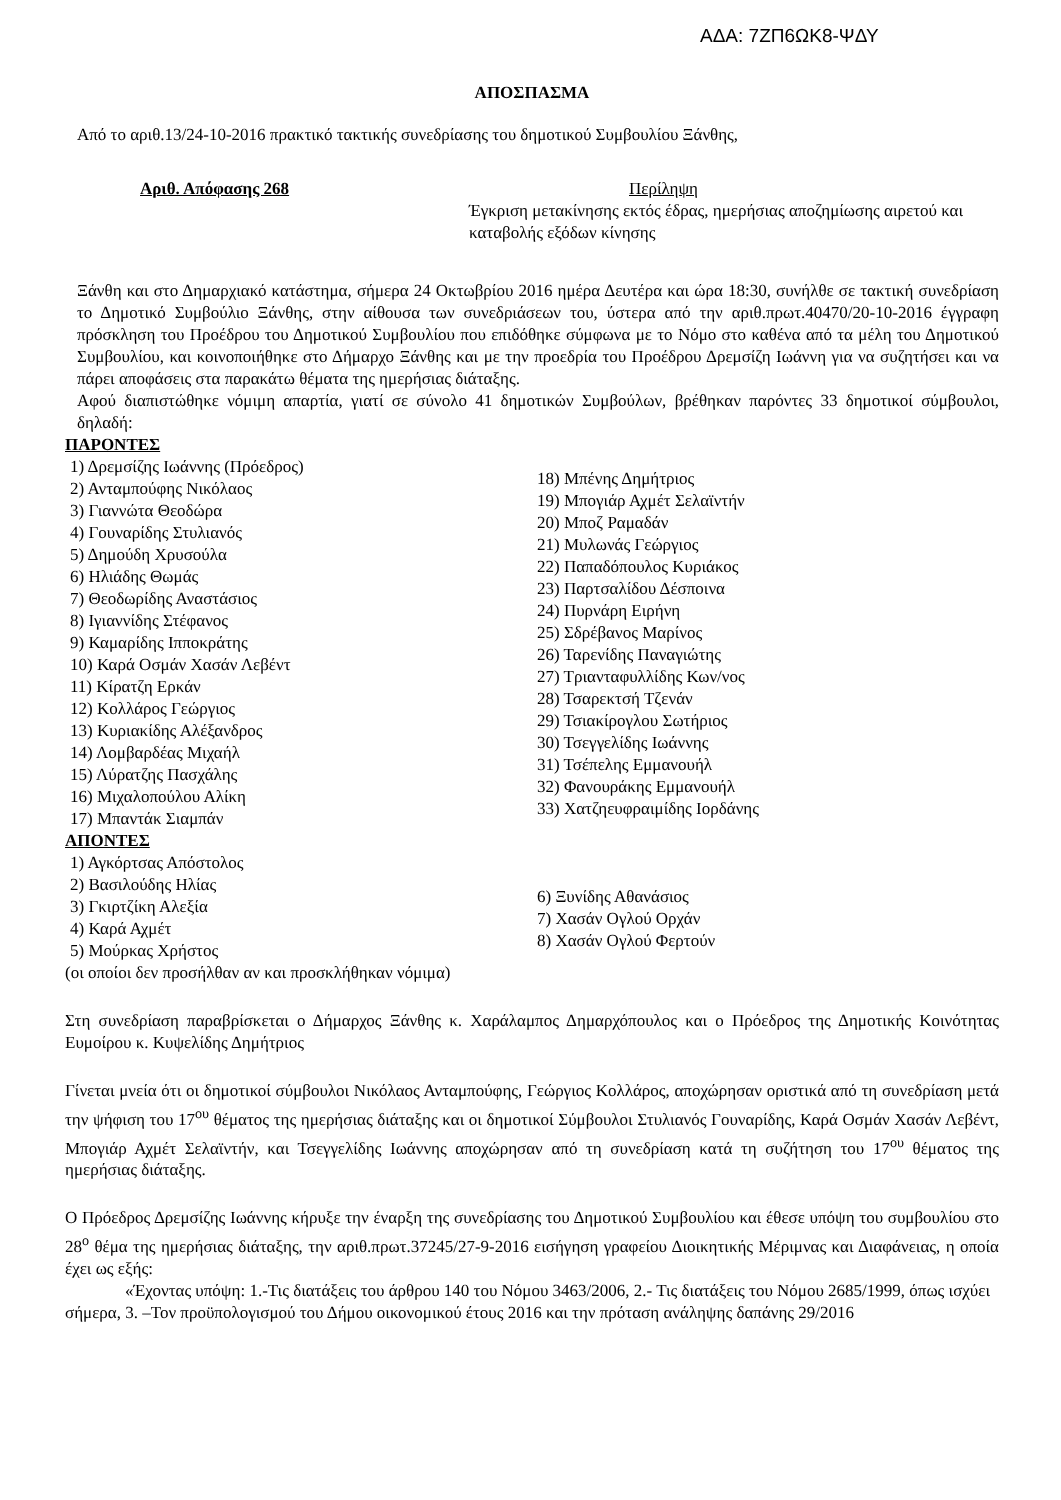ΑΔΑ: 7ΖΠ6ΩΚ8-ΨΔΥ
ΑΠΟΣΠΑΣΜΑ
Από το αριθ.13/24-10-2016 πρακτικό τακτικής συνεδρίασης του δημοτικού Συμβουλίου Ξάνθης,
Αριθ. Απόφασης 268 Περίληψη
Έγκριση μετακίνησης εκτός έδρας, ημερήσιας αποζημίωσης αιρετού και καταβολής εξόδων κίνησης
Ξάνθη και στο Δημαρχιακό κατάστημα, σήμερα 24 Οκτωβρίου 2016 ημέρα Δευτέρα και ώρα 18:30, συνήλθε σε τακτική συνεδρίαση το Δημοτικό Συμβούλιο Ξάνθης, στην αίθουσα των συνεδριάσεων του, ύστερα από την αριθ.πρωτ.40470/20-10-2016 έγγραφη πρόσκληση του Προέδρου του Δημοτικού Συμβουλίου που επιδόθηκε σύμφωνα με το Νόμο στο καθένα από τα μέλη του Δημοτικού Συμβουλίου, και κοινοποιήθηκε στο Δήμαρχο Ξάνθης και με την προεδρία του Προέδρου Δρεμσίζη Ιωάννη για να συζητήσει και να πάρει αποφάσεις στα παρακάτω θέματα της ημερήσιας διάταξης.
Αφού διαπιστώθηκε νόμιμη απαρτία, γιατί σε σύνολο 41 δημοτικών Συμβούλων, βρέθηκαν παρόντες 33 δημοτικοί σύμβουλοι, δηλαδή:
ΠΑΡΟΝΤΕΣ
1) Δρεμσίζης Ιωάννης (Πρόεδρος)
2) Ανταμπούφης Νικόλαος
3) Γιαννώτα Θεοδώρα
4) Γουναρίδης Στυλιανός
5) Δημούδη Χρυσούλα
6) Ηλιάδης Θωμάς
7) Θεοδωρίδης Αναστάσιος
8) Ιγιαννίδης Στέφανος
9) Καμαρίδης Ιπποκράτης
10) Καρά Οσμάν Χασάν Λεβέντ
11) Κίρατζη Ερκάν
12) Κολλάρος Γεώργιος
13) Κυριακίδης Αλέξανδρος
14) Λομβαρδέας Μιχαήλ
15) Λύρατζης Πασχάλης
16) Μιχαλοπούλου Αλίκη
17) Μπαντάκ Σιαμπάν
18) Μπένης Δημήτριος
19) Μπογιάρ Αχμέτ Σελαϊντήν
20) Μποζ Ραμαδάν
21) Μυλωνάς Γεώργιος
22) Παπαδόπουλος Κυριάκος
23) Παρτσαλίδου Δέσποινα
24) Πυρνάρη Ειρήνη
25) Σδρέβανος Μαρίνος
26) Ταρενίδης Παναγιώτης
27) Τριανταφυλλίδης Κων/νος
28) Τσαρεκτσή Τζενάν
29) Τσιακίρογλου Σωτήριος
30) Τσεγγελίδης Ιωάννης
31) Τσέπελης Εμμανουήλ
32) Φανουράκης Εμμανουήλ
33) Χατζηευφραιμίδης Ιορδάνης
ΑΠΟΝΤΕΣ
1) Αγκόρτσας Απόστολος
2) Βασιλούδης Ηλίας
3) Γκιρτζίκη Αλεξία
4) Καρά Αχμέτ
5) Μούρκας Χρήστος
6) Ξυνίδης Αθανάσιος
7) Χασάν Ογλού Ορχάν
8) Χασάν Ογλού Φερτούν
(οι οποίοι δεν προσήλθαν αν και προσκλήθηκαν νόμιμα)
Στη συνεδρίαση παραβρίσκεται ο Δήμαρχος Ξάνθης κ. Χαράλαμπος Δημαρχόπουλος και ο Πρόεδρος της Δημοτικής Κοινότητας Ευμοίρου κ. Κυψελίδης Δημήτριος
Γίνεται μνεία ότι οι δημοτικοί σύμβουλοι Νικόλαος Ανταμπούφης, Γεώργιος Κολλάρος, αποχώρησαν οριστικά από τη συνεδρίαση μετά την ψήφιση του 17<sup>ου</sup> θέματος της ημερήσιας διάταξης και οι δημοτικοί Σύμβουλοι Στυλιανός Γουναρίδης, Καρά Οσμάν Χασάν Λεβέντ, Μπογιάρ Αχμέτ Σελαϊντήν, και Τσεγγελίδης Ιωάννης αποχώρησαν από τη συνεδρίαση κατά τη συζήτηση του 17<sup>ου</sup> θέματος της ημερήσιας διάταξης.
Ο Πρόεδρος Δρεμσίζης Ιωάννης κήρυξε την έναρξη της συνεδρίασης του Δημοτικού Συμβουλίου και έθεσε υπόψη του συμβουλίου στο 28<sup>ο</sup> θέμα της ημερήσιας διάταξης, την αριθ.πρωτ.37245/27-9-2016 εισήγηση γραφείου Διοικητικής Μέριμνας και Διαφάνειας, η οποία έχει ως εξής:
«Έχοντας υπόψη: 1.-Τις διατάξεις του άρθρου 140 του Νόμου 3463/2006, 2.- Τις διατάξεις του Νόμου 2685/1999, όπως ισχύει σήμερα, 3. –Τον προϋπολογισμού του Δήμου οικονομικού έτους 2016 και την πρόταση ανάληψης δαπάνης 29/2016